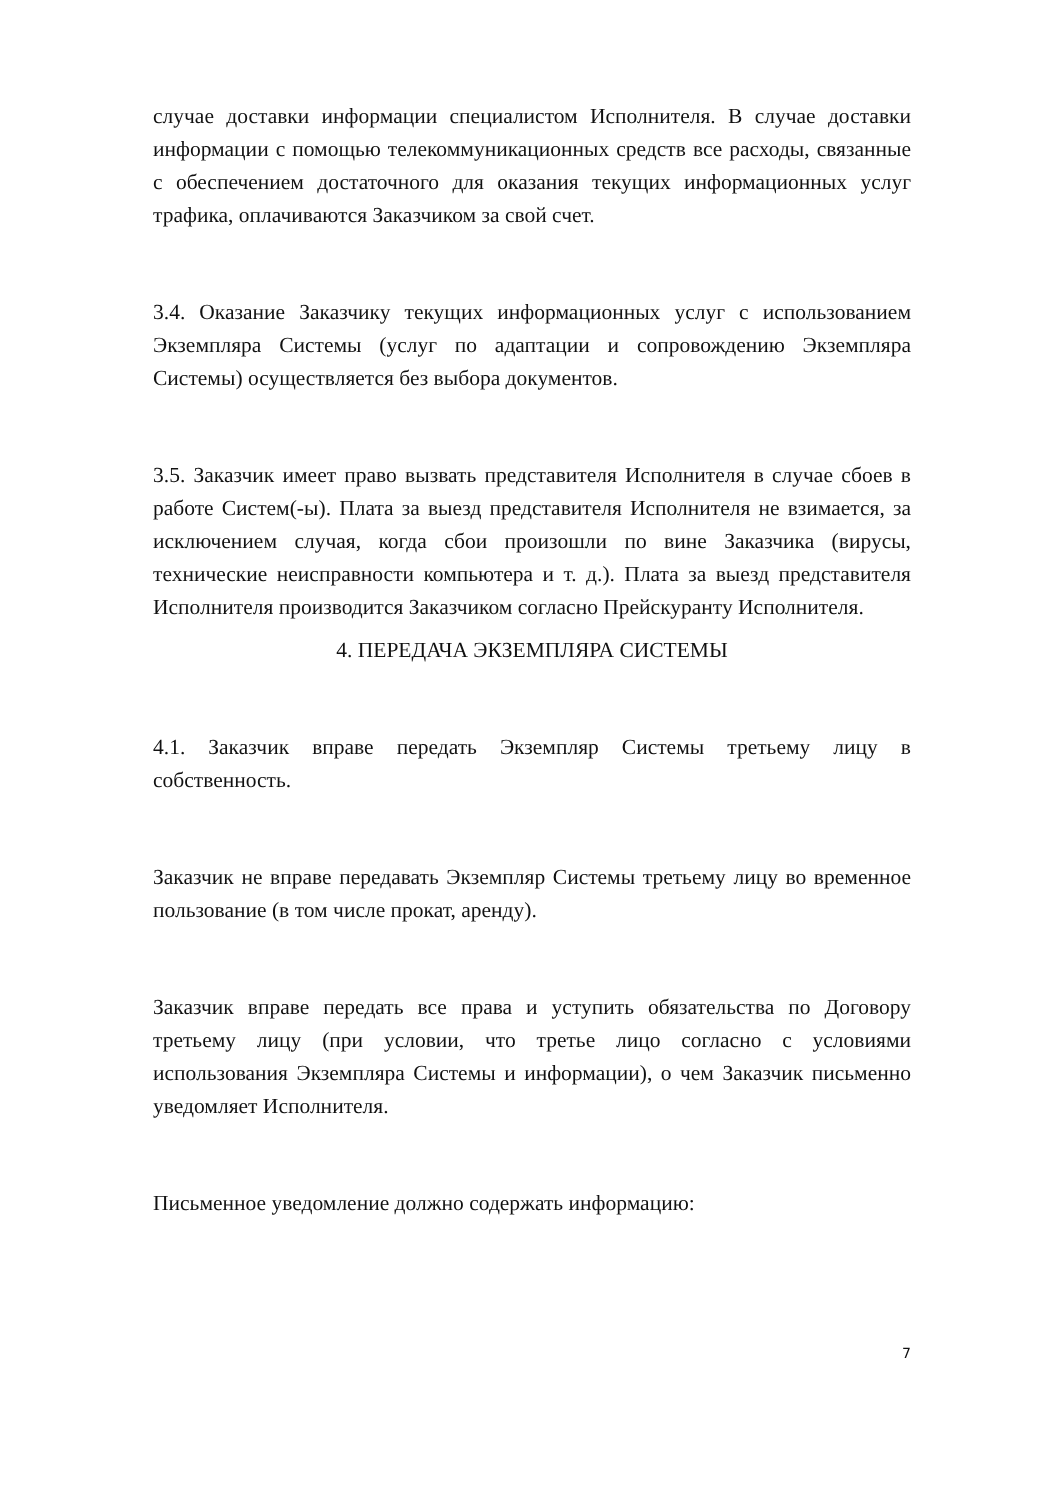случае доставки информации специалистом Исполнителя. В случае доставки информации с помощью телекоммуникационных средств все расходы, связанные с обеспечением достаточного для оказания текущих информационных услуг трафика, оплачиваются Заказчиком за свой счет.
3.4. Оказание Заказчику текущих информационных услуг с использованием Экземпляра Системы (услуг по адаптации и сопровождению Экземпляра Системы) осуществляется без выбора документов.
3.5. Заказчик имеет право вызвать представителя Исполнителя в случае сбоев в работе Систем(-ы). Плата за выезд представителя Исполнителя не взимается, за исключением случая, когда сбои произошли по вине Заказчика (вирусы, технические неисправности компьютера и т. д.). Плата за выезд представителя Исполнителя производится Заказчиком согласно Прейскуранту Исполнителя.
4. ПЕРЕДАЧА ЭКЗЕМПЛЯРА СИСТЕМЫ
4.1. Заказчик вправе передать Экземпляр Системы третьему лицу в собственность.
Заказчик не вправе передавать Экземпляр Системы третьему лицу во временное пользование (в том числе прокат, аренду).
Заказчик вправе передать все права и уступить обязательства по Договору третьему лицу (при условии, что третье лицо согласно с условиями использования Экземпляра Системы и информации), о чем Заказчик письменно уведомляет Исполнителя.
Письменное уведомление должно содержать информацию:
7